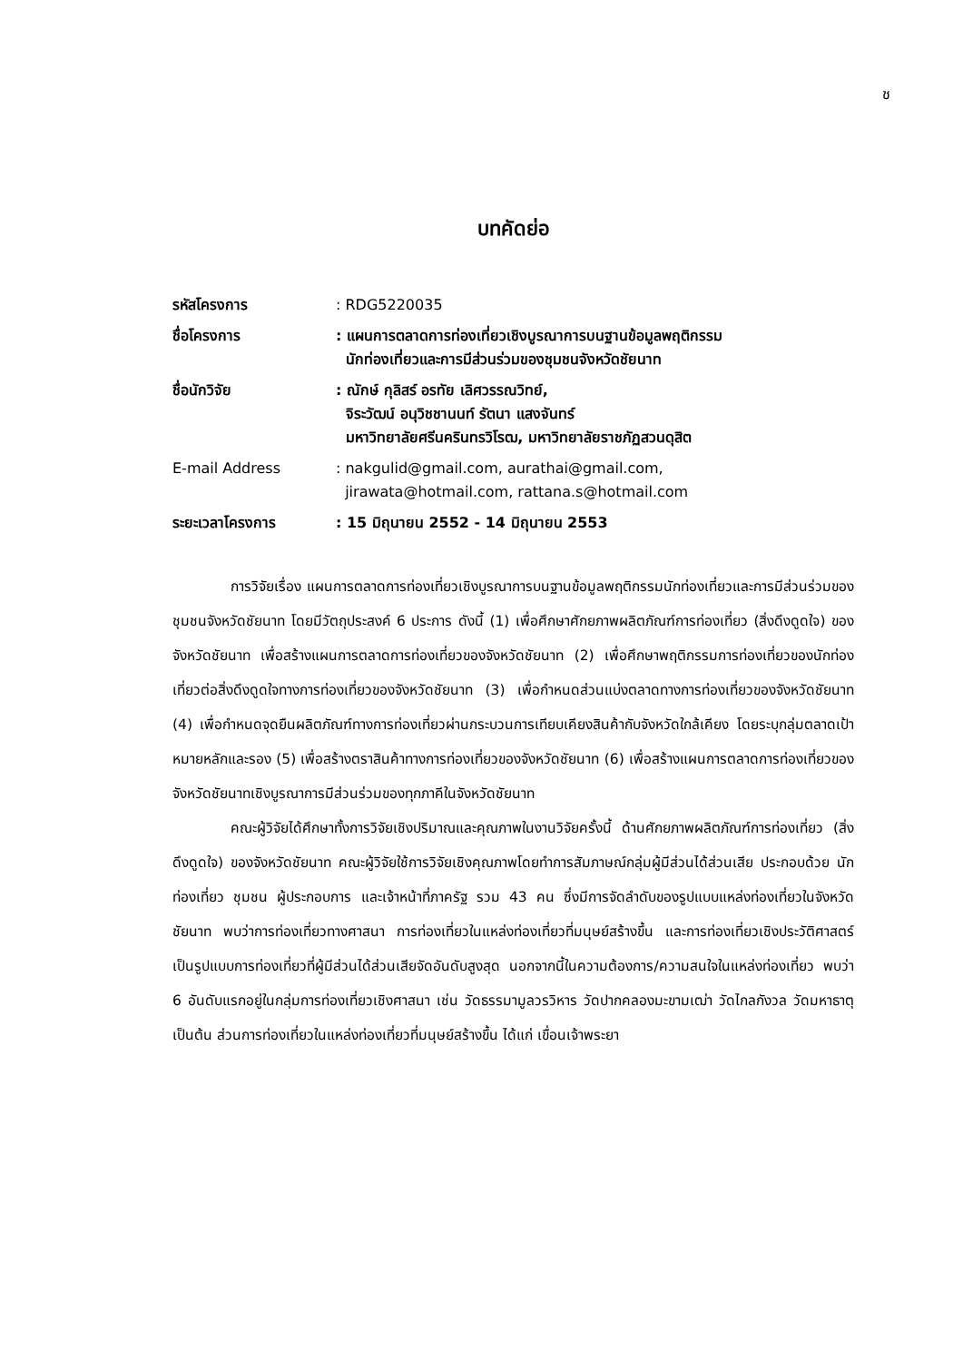ช
บทคัดย่อ
| รหัสโครงการ | : RDG5220035 |
| ชื่อโครงการ | : แผนการตลาดการท่องเที่ยวเชิงบูรณาการบนฐานข้อมูลพฤติกรรม นักท่องเที่ยวและการมีส่วนร่วมของชุมชนจังหวัดชัยนาท |
| ชื่อนักวิจัย | : ณักษ์ กุลิสร์ อรทัย เลิศวรรณวิทย์, จิระวัฒน์ อนุวิชชานนท์ รัตนา แสงจันทร์ มหาวิทยาลัยศรีนครินทรวิโรฒ, มหาวิทยาลัยราชภัฏสวนดุสิต |
| E-mail Address | : nakgulid@gmail.com, aurathai@gmail.com, jirawata@hotmail.com, rattana.s@hotmail.com |
| ระยะเวลาโครงการ | : 15 มิถุนายน 2552 - 14 มิถุนายน 2553 |
การวิจัยเรื่อง แผนการตลาดการท่องเที่ยวเชิงบูรณาการบนฐานข้อมูลพฤติกรรมนักท่องเที่ยวและการมีส่วนร่วมของชุมชนจังหวัดชัยนาท โดยมีวัตถุประสงค์ 6 ประการ ดังนี้ (1) เพื่อศึกษาศักยภาพผลิตภัณฑ์การท่องเที่ยว (สิ่งดึงดูดใจ) ของจังหวัดชัยนาท เพื่อสร้างแผนการตลาดการท่องเที่ยวของจังหวัดชัยนาท (2) เพื่อศึกษาพฤติกรรมการท่องเที่ยวของนักท่องเที่ยวต่อสิ่งดึงดูดใจทางการท่องเที่ยวของจังหวัดชัยนาท (3) เพื่อกำหนดส่วนแบ่งตลาดทางการท่องเที่ยวของจังหวัดชัยนาท (4) เพื่อกำหนดจุดยืนผลิตภัณฑ์ทางการท่องเที่ยวผ่านกระบวนการเทียบเคียงสินค้ากับจังหวัดใกล้เคียง โดยระบุกลุ่มตลาดเป้าหมายหลักและรอง (5) เพื่อสร้างตราสินค้าทางการท่องเที่ยวของจังหวัดชัยนาท (6) เพื่อสร้างแผนการตลาดการท่องเที่ยวของจังหวัดชัยนาทเชิงบูรณาการมีส่วนร่วมของทุกภาคีในจังหวัดชัยนาท
คณะผู้วิจัยได้ศึกษาทั้งการวิจัยเชิงปริมาณและคุณภาพในงานวิจัยครั้งนี้ ด้านศักยภาพผลิตภัณฑ์การท่องเที่ยว (สิ่งดึงดูดใจ) ของจังหวัดชัยนาท คณะผู้วิจัยใช้การวิจัยเชิงคุณภาพโดยทำการสัมภาษณ์กลุ่มผู้มีส่วนได้ส่วนเสีย ประกอบด้วย นักท่องเที่ยว ชุมชน ผู้ประกอบการ และเจ้าหน้าที่ภาครัฐ รวม 43 คน ซึ่งมีการจัดลำดับของรูปแบบแหล่งท่องเที่ยวในจังหวัดชัยนาท พบว่าการท่องเที่ยวทางศาสนา การท่องเที่ยวในแหล่งท่องเที่ยวที่มนุษย์สร้างขึ้น และการท่องเที่ยวเชิงประวัติศาสตร์ เป็นรูปแบบการท่องเที่ยวที่ผู้มีส่วนได้ส่วนเสียจัดอันดับสูงสุด นอกจากนี้ในความต้องการ/ความสนใจในแหล่งท่องเที่ยว พบว่า 6 อันดับแรกอยู่ในกลุ่มการท่องเที่ยวเชิงศาสนา เช่น วัดธรรมามูลวรวิหาร วัดปากคลองมะขามเฒ่า วัดไกลกังวล วัดมหาธาตุ เป็นต้น ส่วนการท่องเที่ยวในแหล่งท่องเที่ยวที่มนุษย์สร้างขึ้น ได้แก่ เขื่อนเจ้าพระยา